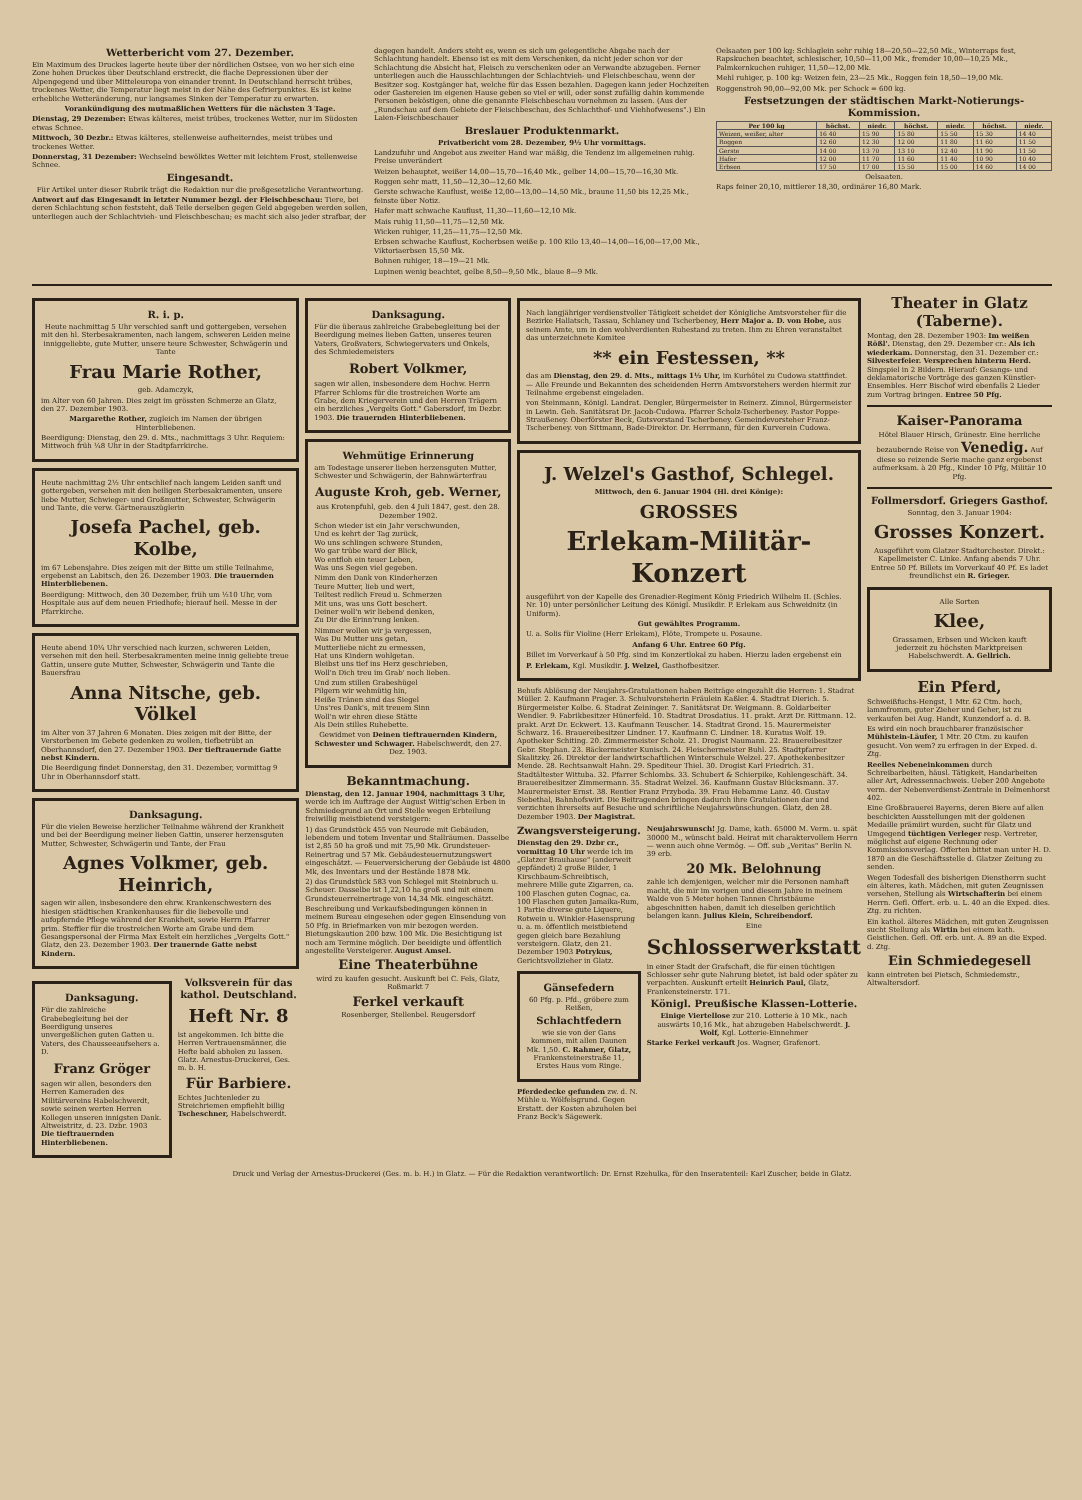Wetterbericht vom 27. Dezember.
Ein Maximum des Druckes lagerte heute über der nördlichen Ostsee, von wo her sich eine Zone hohen Druckes über Deutschland erstreckt, die flache Depressionen über der Alpengegend und über Mitteleuropa von einander trennt. In Deutschland herrscht trübes, trockenes Wetter, die Temperatur liegt meist in der Nähe des Gefrierpunktes. Es ist keine erhebliche Wetteränderung, nur langsames Sinken der Temperatur zu erwarten.
Vorankündigung des mutmaßlichen Wetters für die nächsten 3 Tage.
Dienstag, 29 Dezember: Etwas kälteres, meist trübes, trockenes Wetter, nur im Südosten etwas Schnee.
Mittwoch, 30 Dezbr.: Etwas kälteres, stellenweise aufheiterndes, meist trübes und trockenes Wetter.
Donnerstag, 31 Dezember: Wechselnd bewölktes Wetter mit leichtem Frost, stellenweise Schnee.
Eingesandt.
Für Artikel unter dieser Rubrik trägt die Redaktion nur die preßgesetzliche Verantwortung.
Antwort auf das Eingesandt in letzter Nummer bezgl. der Fleischbeschau: Tiere, bei deren Schlachtung schon feststeht, daß Teile derselben gegen Geld abgegeben werden sollen, unterliegen auch der Schlachtvieh- und Fleischbeschau; es macht sich also jeder strafbar, der
dagegen handelt. Anders steht es, wenn es sich um gelegentliche Abgabe nach der Schlachtung handelt. Ebenso ist es mit dem Verschenken, da nicht jeder schon vor der Schlachtung die Absicht hat, Fleisch zu verschenken oder an Verwandte abzugeben. Ferner unterliegen auch die Hausschlachtungen der Schlachtvieh- und Fleischbeschau, wenn der Besitzer sog. Kostgänger hat, welche für das Essen bezahlen. Dagegen kann jeder Hochzeiten oder Gastereien im eigenen Hause geben so viel er will, oder sonst zufällig dahin kommende Personen beköstigen, ohne die genannte Fleischbeschau vornehmen zu lassen. (Aus der „Rundschau auf dem Gebiete der Fleischbeschau, des Schlachthof- und Viehhofwesens".) Ein Laien-Fleischbeschauer
Breslauer Produktenmarkt.
Privatbericht vom 28. Dezember, 9½ Uhr vormittags.
Landzufuhr und Angebot aus zweiter Hand war mäßig, die Tendenz im allgemeinen ruhig. Preise unverändert
Weizen behauptet, weißer 14,00—15,70—16,40 Mk., gelber 14,00—15,70—16,30 Mk.
Roggen sehr matt, 11,50—12,30—12,60 Mk.
Gerste schwache Kauflust, weiße 12,00—13,00—14,50 Mk., braune 11,50 bis 12,25 Mk., feinste über Notiz.
Hafer matt schwache Kauflust, 11,30—11,60—12,10 Mk.
Mais ruhig 11,50—11,75—12,50 Mk.
Wicken ruhiger, 11,25—11,75—12,50 Mk.
Erbsen schwache Kauflust, Kocherbsen weiße p. 100 Kilo 13,40—14,00—16,00—17,00 Mk., Viktoriaerbsen 15,50 Mk.
Bohnen ruhiger, 18—19—21 Mk.
Lupinen wenig beachtet, gelbe 8,50—9,50 Mk., blaue 8—9 Mk.
Oelsaaten per 100 kg: Schlaglein sehr ruhig 18—20,50—22,50 Mk., Winterraps fest, Rapskuchen beachtet, schlesischer, 10,50—11,00 Mk., fremder 10,00—10,25 Mk., Palmkernkuchen ruhiger, 11,50—12,00 Mk.
Mehl ruhiger, p. 100 kg: Weizen fein, 23—25 Mk., Roggen fein 18,50—19,00 Mk.
Roggenstroh 90,00—92,00 Mk. per Schock = 600 kg.
Festsetzungen der städtischen Markt-Notierungs-Kommission.
| Per 100 kg | höchst. | niedr. | höchst. | niedr. | höchst. | niedr. |
| --- | --- | --- | --- | --- | --- | --- |
| Weizen, weißer, alter | 16 40 | 15 90 | 15 80 | 15 50 | 15 30 | 14 40 |
| Roggen | 12 60 | 12 30 | 12 00 | 11 80 | 11 60 | 11 50 |
| Gerste | 14 00 | 13 70 | 13 10 | 12 40 | 11 90 | 11 50 |
| Hafer | 12 00 | 11 70 | 11 60 | 11 40 | 10 90 | 10 40 |
| Erbsen | 17 50 | 17 00 | 15 50 | 15 00 | 14 60 | 14 00 |
Oelsaaten.
Raps feiner 20,10, mittlerer 18,30, ordinärer 16,80 Mark.
R. i. p.
Heute nachmittag 5 Uhr verschied sanft und gottergeben, versehen mit den hl. Sterbesakramenten, nach langem, schweren Leiden meine inniggeliebte, gute Mutter, unsere teure Schwester, Schwägerin und Tante
Frau Marie Rother,
geb. Adamczyk,
im Alter von 60 Jahren. Dies zeigt im grössten Schmerze an Glatz, den 27. Dezember 1903.
Margarethe Rother, zugleich im Namen der übrigen Hinterbliebenen.
Beerdigung: Dienstag, den 29. d. Mts., nachmittags 3 Uhr. Requiem: Mittwoch früh ¼8 Uhr in der Stadtpfarrkirche.
Heute nachmittag 2½ Uhr entschlief nach langem Leiden sanft und gottergeben, versehen mit den heiligen Sterbesakramenten, unsere liebe Mutter, Schwieger- und Großmutter, Schwester, Schwägerin und Tante, die verw. Gärtnerauszüglerin
Josefa Pachel, geb. Kolbe,
im 67 Lebensjahre. Dies zeigen mit der Bitte um stille Teilnahme, ergebenst an Labitsch, den 26. Dezember 1903. Die trauernden Hinterbliebenen.
Beerdigung: Mittwoch, den 30 Dezember, früh um ½10 Uhr, vom Hospitale aus auf dem neuen Friedhofe; hierauf heil. Messe in der Pfarrkirche.
Heute abend 10¼ Uhr verschied nach kurzen, schweren Leiden, versehen mit den heil. Sterbesakramenten meine innig geliebte treue Gattin, unsere gute Mutter, Schwester, Schwägerin und Tante die Bauersfrau
Anna Nitsche, geb. Völkel
im Alter von 37 Jahren 6 Monaten. Dies zeigen mit der Bitte, der Verstorbenen im Gebete gedenken zu wollen, tiefbetrübt an Oberhannsdorf, den 27. Dezember 1903. Der tieftrauernde Gatte nebst Kindern.
Die Beerdigung findet Donnerstag, den 31. Dezember, vormittag 9 Uhr in Oberhannsdorf statt.
Danksagung.
Für die vielen Beweise herzlicher Teilnahme während der Krankheit und bei der Beerdigung meiner lieben Gattin, unserer herzensguten Mutter, Schwester, Schwägerin und Tante, der Frau
Agnes Volkmer, geb. Heinrich,
sagen wir allen, insbesondere den ehrw. Krankenschwestern des hiesigen städtischen Krankenhauses für die liebevolle und aufopfernde Pflege während der Krankheit, sowie Herrn Pfarrer prim. Steffler für die trostreichen Worte am Grabe und dem Gesangspersonal der Firma Max Estelt ein herzliches „Vergelts Gott." Glatz, den 23. Dezember 1903. Der trauernde Gatte nebst Kindern.
Danksagung.
Für die zahlreiche Grabebegleitung bei der Beerdigung unseres unvergeßlichen guten Gatten u. Vaters, des Chausseeaufsehers a. D.
Franz Gröger
sagen wir allen, besonders den Herren Kameraden des Militärvereins Habelschwerdt, sowie seinen werten Herren Kollegen unseren innigsten Dank. Altweistritz, d. 23. Dzbr. 1903 Die tieftrauernden Hinterbliebenen.
Volksverein für das kathol. Deutschland.
Heft Nr. 8
ist angekommen. Ich bitte die Herren Vertrauensmänner, die Hefte bald abholen zu lassen. Glatz. Arnestus-Druckerei, Ges. m. b. H.
Für Barbiere.
Echtes Juchtenleder zu Streichriemen empfiehlt billig Tscheschner, Habelschwerdt.
Danksagung.
Für die überaus zahlreiche Grabebegleitung bei der Beerdigung meines lieben Gatten, unseres teuren Vaters, Großvaters, Schwiegervaters und Onkels, des Schmiedemeisters
Robert Volkmer,
sagen wir allen, insbesondere dem Hochw. Herrn Pfarrer Schloms für die trostreichen Worte am Grabe, dem Kriegerverein und den Herren Trägern ein herzliches „Vergelts Gott." Gabersdorf, im Dezbr. 1903. Die trauernden Hinterbliebenen.
Wehmütige Erinnerung
am Todestage unserer lieben herzensguten Mutter, Schwester und Schwägerin, der Bahnwärterfrau
Auguste Kroh, geb. Werner,
aus Krotenpfuhl, geb. den 4 Juli 1847, gest. den 28. Dezember 1902.
Schon wieder ist ein Jahr verschwunden,
Und es kehrt der Tag zurück,
Wo uns schlingen schwere Stunden,
Wo gar trübe ward der Blick,
Wo entfloh ein teuer Leben,
Was uns Segen viel gegeben.
Nimm den Dank von Kinderherzen
Teure Mutter, lieb und wert,
Teiltest redlich Freud u. Schmerzen
Mit uns, was uns Gott beschert.
Deiner woll'n wir liebend denken,
Zu Dir die Erinn'rung lenken.
Nimmer wollen wir ja vergessen,
Was Du Mutter uns getan,
Mutterliebe nicht zu ermessen,
Hat uns Kindern wohlgetan.
Bleibst uns tief ins Herz geschrieben,
Woll'n Dich treu im Grab' noch lieben.
Und zum stillen Grabeshügel
Pilgern wir wehmütig hin,
Heiße Tränen sind das Siegel
Uns'res Dank's, mit treuem Sinn
Woll'n wir ehren diese Stätte
Als Dein stilles Ruhebette.
Gewidmet von Deinen tieftrauernden Kindern, Schwester und Schwager. Habelschwerdt, den 27. Dez. 1903.
Bekanntmachung.
Dienstag, den 12. Januar 1904, nachmittags 3 Uhr, werde ich im Auftrage der August Wittig'schen Erben in Schmiedegrund an Ort und Stelle wegen Erbteilung freiwillig meistbietend versteigern:
1) das Grundstück 455 von Neurode mit Gebäuden, lebendem und totem Inventar und Stallräumen. Dasselbe ist 2,85 50 ha groß und mit 75,90 Mk. Grundsteuer-Reinertrag und 57 Mk. Gebäudesteuernutzungswert eingeschätzt. — Feuerversicherung der Gebäude ist 4800 Mk, des Inventars und der Bestände 1878 Mk.
2) das Grundstück 583 von Schlegel mit Steinbruch u. Scheuer. Dasselbe ist 1,22,10 ha groß und mit einem Grundsteuerreinertrage von 14,34 Mk. eingeschätzt.
Beschreibung und Verkaufsbedingungen können in meinem Bureau eingesehen oder gegen Einsendung von 50 Pfg. in Briefmarken von mir bezogen werden. Bietungskaution 200 bzw. 100 Mk. Die Besichtigung ist noch am Termine möglich. Der beeidigte und öffentlich angestellte Versteigerer. August Amsel.
Eine Theaterbühne
wird zu kaufen gesucht. Auskunft bei C. Fels, Glatz, Roßmarkt 7
Ferkel verkauft
Rosenberger, Stellenbel. Reugersdorf
Nach langjähriger verdienstvoller Tätigkeit scheidet der Königliche Amtsvorsteher für die Bezirke Hallatsch, Tassau, Schlaney und Tscherbeney, Herr Major a. D. von Hobe, aus seinem Amte, um in den wohlverdienten Ruhestand zu treten. Ihm zu Ehren veranstaltet das unterzeichnete Komitee
** ein Festessen, **
das am Dienstag, den 29. d. Mts., mittags 1½ Uhr, im Kurhôtel zu Cudowa stattfindet. — Alle Freunde und Bekannten des scheidenden Herrn Amtsvorstehers werden hiermit zur Teilnahme ergebenst eingeladen.
von Steinmann, Königl. Landrat. Dengler, Bürgermeister in Reinerz. Zimnol, Bürgermeister in Lewin. Geh. Sanitätsrat Dr. Jacob-Cudowa. Pfarrer Scholz-Tscherbeney. Pastor Poppe-Straußeney. Oberförster Beck, Gutsvorstand Tscherbeney. Gemeindevorsteher Franz-Tscherbeney. von Sittmann, Bade-Direktor. Dr. Herrmann, für den Kurverein Cudowa.
J. Welzel's Gasthof, Schlegel.
Mittwoch, den 6. Januar 1904 (Hl. drei Könige):
GROSSES
Erlekam-Militär-Konzert
ausgeführt von der Kapelle des Grenadier-Regiment König Friedrich Wilhelm II. (Schles. Nr. 10) unter persönlicher Leitung des Königl. Musikdir. P. Erlekam aus Schweidnitz (in Uniform).
Gut gewähltes Programm.
U. a. Solis für Violine (Herr Erlekam), Flöte, Trompete u. Posaune.
Anfang 6 Uhr. Entree 60 Pfg.
Billet im Vorverkauf à 50 Pfg. sind im Konzertlokal zu haben. Hierzu laden ergebenst ein
P. Erlekam, Kgl. Musikdir. J. Welzel, Gasthofbesitzer.
Behufs Ablösung der Neujahrs-Gratulationen haben Beiträge eingezahlt die Herren: 1. Stadrat Müller. 2. Kaufmann Prager. 3. Schulvorsteherin Fräulein Kaßler. 4. Stadtrat Dierich. 5. Bürgermeister Kolbe. 6. Stadrat Zeininger. 7. Sanitätsrat Dr. Weigmann. 8. Goldarbeiter Wendler. 9. Fabrikbesitzer Hünerfeld. 10. Stadtrat Drosdatius. 11. prakt. Arzt Dr. Rittmann. 12. prakt. Arzt Dr. Eckwert. 13. Kaufmann Teuscher. 14. Stadtrat Grond. 15. Maurermeister Schwarz. 16. Brauereibesitzer Lindner. 17. Kaufmann C. Lindner. 18. Kuratus Wolf. 19. Apotheker Schiting. 20. Zimmermeister Scholz. 21. Drogist Naumann. 22. Brauereibesitzer Gebr. Stephan. 23. Bäckermeister Kunisch. 24. Fleischermeister Buhl. 25. Stadtpfarrer Skalitzky. 26. Direktor der landwirtschaftlichen Winterschule Welzel. 27. Apothekenbesitzer Mende. 28. Rechtsanwalt Hahn. 29. Spediteur Thiel. 30. Drogist Karl Friedrich. 31. Stadtältester Wittuba. 32. Pfarrer Schlombs. 33. Schubert & Schierpike, Kohlengeschäft. 34. Brauereibesitzer Zimmermann. 35. Stadrat Welzel. 36. Kaufmann Gustav Blücksmann. 37. Maurermeister Ernst. 38. Rentier Franz Przyboda. 39. Frau Hebamme Lanz. 40. Gustav Siebethal, Bahnhofswirt. Die Beitragenden bringen dadurch ihre Gratulationen dar und verzichten ihrerseits auf Besuche und schriftliche Neujahrswünschungen. Glatz, den 28. Dezember 1903. Der Magistrat.
Zwangsversteigerung.
Dienstag den 29. Dzbr cr., vormittag 10 Uhr werde ich im „Glatzer Brauhause" (anderweit gepfändet) 2 große Bilder, 1 Kirschbaum-Schreibtisch, mehrere Mille gute Zigarren, ca. 100 Flaschen guten Cognac, ca. 100 Flaschen guten Jamaika-Rum, 1 Partie diverse gute Liquere, Rotwein u. Winkler-Hasensprung u. a. m. öffentlich meistbietend gegen gleich bare Bezahlung versteigern. Glatz, den 21. Dezember 1903 Potrykus, Gerichtsvollzieher in Glatz.
Gänsefedern
60 Pfg. p. Pfd., gröbere zum Reißen,
Schlachtfedern
wie sie von der Gans kommen, mit allen Daunen Mk. 1,50. C. Rahmer, Glatz, Frankensteinerstraße 11, Erstes Haus vom Ringe.
Pferdedecke gefunden zw. d. N. Mühle u. Wölfelsgrund. Gegen Erstatt. der Kosten abzuholen bei Franz Beck's Sägewerk.
Neujahrswunsch! Jg. Dame, kath. 65000 M. Verm. u. spät 30000 M., wünscht bald. Heirat mit charaktervollem Herrn — wenn auch ohne Vermög. — Off. sub „Veritas" Berlin N. 39 erb.
20 Mk. Belohnung
zahle ich demjenigen, welcher mir die Personen namhaft macht, die mir im vorigen und diesem Jahre in meinem Walde von 5 Meter hohen Tannen Christbäume abgeschnitten haben, damit ich dieselben gerichtlich belangen kann. Julius Klein, Schreibendorf.
Eine
Schlosserwerkstatt
in einer Stadt der Grafschaft, die für einen tüchtigen Schlosser sehr gute Nahrung bietet, ist bald oder später zu verpachten. Auskunft erteilt Heinrich Paul, Glatz, Frankensteinerstr. 171.
Königl. Preußische Klassen-Lotterie.
Einige Viertellose zur 210. Lotterie à 10 Mk., nach auswärts 10,16 Mk., hat abzugeben Habelschwerdt. J. Wolf, Kgl. Lotterie-Einnehmer
Starke Ferkel verkauft Jos. Wagner, Grafenort.
Theater in Glatz (Taberne).
Montag, den 28. Dezember 1903: Im weißen Rößl'. Dienstag, den 29. Dezember cr.: Als ich wiederkam. Donnerstag, den 31. Dezember cr.: Silvesterfeier. Versprechen hinterm Herd. Singspiel in 2 Bildern. Hierauf: Gesangs- und deklamatorische Vorträge des ganzen Künstler-Ensembles. Herr Bischof wird ebenfalls 2 Lieder zum Vortrag bringen. Entree 50 Pfg.
Kaiser-Panorama
Hôtel Blauer Hirsch, Grünestr. Eine herrliche bezaubernde Reise von Venedig. Auf diese so reizende Serie mache ganz ergebenst aufmerksam. à 20 Pfg., Kinder 10 Pfg, Militär 10 Pfg.
Follmersdorf. Griegers Gasthof.
Sonntag, den 3. Januar 1904:
Grosses Konzert.
Ausgeführt vom Glatzer Stadtorchester. Direkt.: Kapellmeister C. Linke. Anfang abends 7 Uhr. Entree 50 Pf. Billets im Vorverkauf 40 Pf. Es ladet freundlichst ein R. Grieger.
Alle Sorten
Klee,
Grassamen, Erbsen und Wicken kauft jederzeit zu höchsten Marktpreisen Habelschwerdt. A. Gellrich.
Ein Pferd,
Schweißfuchs-Hengst, 1 Mtr. 62 Ctm. hoch, lammfromm, guter Zieher und Geher, ist zu verkaufen bei Aug. Handt, Kunzendorf a. d. B.
Es wird ein noch brauchbarer französischer Mühlstein-Läufer, 1 Mtr. 20 Ctm. zu kaufen gesucht. Von wem? zu erfragen in der Exped. d. Ztg.
Reelles Nebeneinkommen durch Schreibarbeiten, häusl. Tätigkeit, Handarbeiten aller Art, Adressennachweis. Ueber 200 Angebote verm. der Nebenverdienst-Zentrale in Delmenhorst 402.
Eine Großbrauerei Bayerns, deren Biere auf allen beschickten Ausstellungen mit der goldenen Medaille prämiirt wurden, sucht für Glatz und Umgegend tüchtigen Verleger resp. Vertreter, möglichst auf eigene Rechnung oder Kommissionsverlag. Offerten bittet man unter H. D. 1870 an die Geschäftsstelle d. Glatzer Zeitung zu senden.
Wegen Todesfall des bisherigen Dienstherrn sucht ein älteres, kath. Mädchen, mit guten Zeugnissen versehen, Stellung als Wirtschafterin bei einem Herrn. Gefl. Offert. erb. u. L. 40 an die Exped. dies. Ztg. zu richten.
Ein kathol. älteres Mädchen, mit guten Zeugnissen sucht Stellung als Wirtin bei einem kath. Geistlichen. Gefl. Off. erb. unt. A. 89 an die Exped. d. Ztg.
Ein Schmiedegesell
kann eintreten bei Pietsch, Schmiedemstr., Altwaltersdorf.
Druck und Verlag der Arnestus-Druckerei (Ges. m. b. H.) in Glatz. — Für die Redaktion verantwortlich: Dr. Ernst Rzehulka, für den Inseratenteil: Karl Zuscher, beide in Glatz.